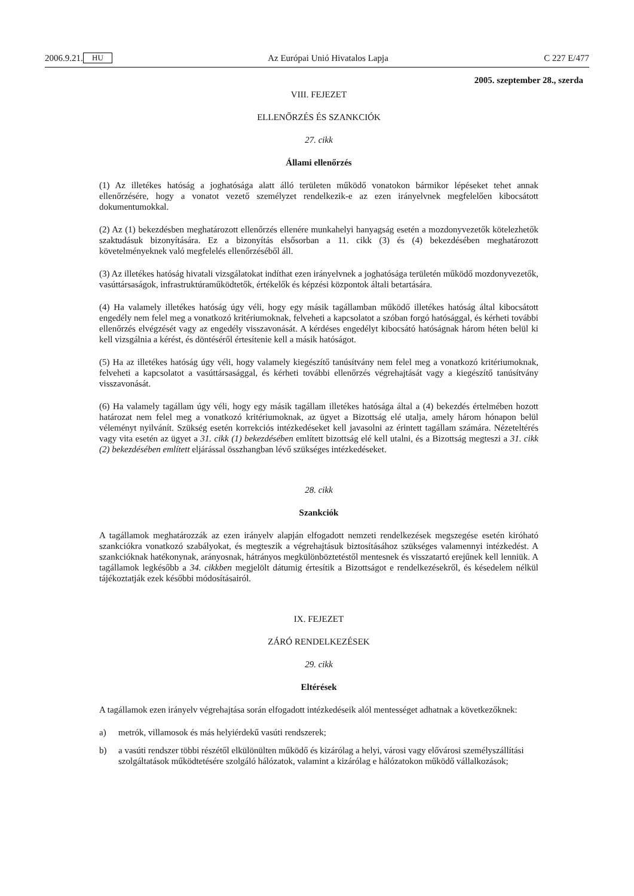2006.9.21. HU Az Európai Unió Hivatalos Lapja C 227 E/477
2005. szeptember 28., szerda
VIII. FEJEZET
ELLENŐRZÉS ÉS SZANKCIÓK
27. cikk
Állami ellenőrzés
(1) Az illetékes hatóság a joghatósága alatt álló területen működő vonatokon bármikor lépéseket tehet annak ellenőrzésére, hogy a vonatot vezető személyzet rendelkezik-e az ezen irányelvnek megfelelően kibocsátott dokumentumokkal.
(2) Az (1) bekezdésben meghatározott ellenőrzés ellenére munkahelyi hanyagság esetén a mozdonyvezetők kötelezhetők szaktudásuk bizonyítására. Ez a bizonyítás elsősorban a 11. cikk (3) és (4) bekezdésében meghatározott követelményeknek való megfelelés ellenőrzéséből áll.
(3) Az illetékes hatóság hivatali vizsgálatokat indíthat ezen irányelvnek a joghatósága területén működő mozdonyvezetők, vasúttársaságok, infrastruktúraműködtetők, értékelők és képzési központok általi betartására.
(4) Ha valamely illetékes hatóság úgy véli, hogy egy másik tagállamban működő illetékes hatóság által kibocsátott engedély nem felel meg a vonatkozó kritériumoknak, felveheti a kapcsolatot a szóban forgó hatósággal, és kérheti további ellenőrzés elvégzését vagy az engedély visszavonását. A kérdéses engedélyt kibocsátó hatóságnak három héten belül ki kell vizsgálnia a kérést, és döntéséről értesítenie kell a másik hatóságot.
(5) Ha az illetékes hatóság úgy véli, hogy valamely kiegészítő tanúsítvány nem felel meg a vonatkozó kritériumoknak, felveheti a kapcsolatot a vasúttársasággal, és kérheti további ellenőrzés végrehajtását vagy a kiegészítő tanúsítvány visszavonását.
(6) Ha valamely tagállam úgy véli, hogy egy másik tagállam illetékes hatósága által a (4) bekezdés értelmében hozott határozat nem felel meg a vonatkozó kritériumoknak, az ügyet a Bizottság elé utalja, amely három hónapon belül véleményt nyilvánít. Szükség esetén korrekciós intézkedéseket kell javasolni az érintett tagállam számára. Nézeteltérés vagy vita esetén az ügyet a 31. cikk (1) bekezdésében említett bizottság elé kell utalni, és a Bizottság megteszi a 31. cikk (2) bekezdésében említett eljárással összhangban lévő szükséges intézkedéseket.
28. cikk
Szankciók
A tagállamok meghatározzák az ezen irányelv alapján elfogadott nemzeti rendelkezések megszegése esetén kiróható szankciókra vonatkozó szabályokat, és megteszik a végrehajtásuk biztosításához szükséges valamennyi intézkedést. A szankcióknak hatékonynak, arányosnak, hátrányos megkülönböztetéstől mentesnek és visszatartó erejűnek kell lenniük. A tagállamok legkésőbb a 34. cikkben megjelölt dátumig értesítik a Bizottságot e rendelkezésekről, és késedelem nélkül tájékoztatják ezek későbbi módosításairól.
IX. FEJEZET
ZÁRÓ RENDELKEZÉSEK
29. cikk
Eltérések
A tagállamok ezen irányelv végrehajtása során elfogadott intézkedéseik alól mentességet adhatnak a következőknek:
a) metrók, villamosok és más helyiérdekű vasúti rendszerek;
b) a vasúti rendszer többi részétől elkülönülten működő és kizárólag a helyi, városi vagy elővárosi személyszállítási szolgáltatások működtetésére szolgáló hálózatok, valamint a kizárólag e hálózatokon működő vállalkozások;